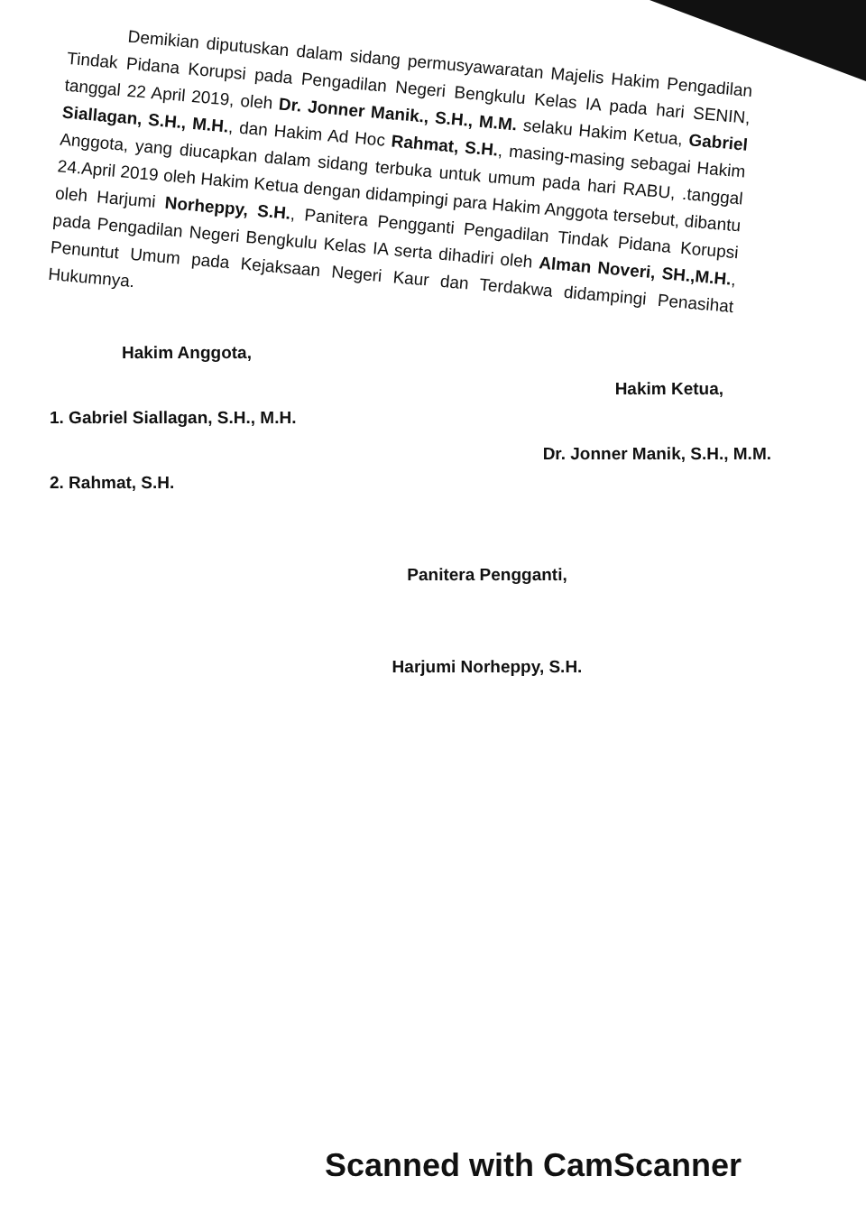Demikian diputuskan dalam sidang permusyawaratan Majelis Hakim Pengadilan Tindak Pidana Korupsi pada Pengadilan Negeri Bengkulu Kelas IA pada hari SENIN, tanggal 22 April 2019, oleh Dr. Jonner Manik., S.H., M.M. selaku Hakim Ketua, Gabriel Siallagan, S.H., M.H., dan Hakim Ad Hoc Rahmat, S.H., masing-masing sebagai Hakim Anggota, yang diucapkan dalam sidang terbuka untuk umum pada hari RABU, .tanggal 24.April 2019 oleh Hakim Ketua dengan didampingi para Hakim Anggota tersebut, dibantu oleh Harjumi Norheppy, S.H., Panitera Pengganti Pengadilan Tindak Pidana Korupsi pada Pengadilan Negeri Bengkulu Kelas IA serta dihadiri oleh Alman Noveri, SH.,M.H., Penuntut Umum pada Kejaksaan Negeri Kaur dan Terdakwa didampingi Penasihat Hukumnya.
Hakim Anggota,
1. Gabriel Siallagan, S.H., M.H.
2. Rahmat, S.H.
Hakim Ketua,
Dr. Jonner Manik, S.H., M.M.
Panitera Pengganti,
Harjumi Norheppy, S.H.
Scanned with CamScanner